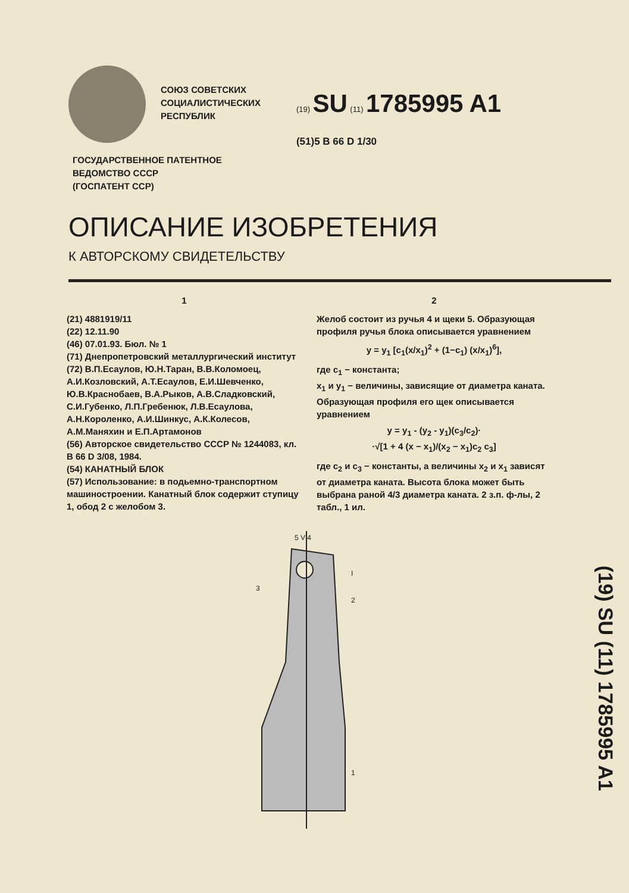СОЮЗ СОВЕТСКИХ
СОЦИАЛИСТИЧЕСКИХ
РЕСПУБЛИК
(19) SU (11) 1785995 A1
(51)5 B 66 D 1/30
ГОСУДАРСТВЕННОЕ ПАТЕНТНОЕ
ВЕДОМСТВО СССР
(ГОСПАТЕНТ ССР)
ОПИСАНИЕ ИЗОБРЕТЕНИЯ
К АВТОРСКОМУ СВИДЕТЕЛЬСТВУ
1
(21) 4881919/11
(22) 12.11.90
(46) 07.01.93. Бюл. № 1
(71) Днепропетровский металлургический институт
(72) В.П.Есаулов, Ю.Н.Таран, В.В.Коломоец, А.И.Козловский, А.Т.Есаулов, Е.И.Шевченко, Ю.В.Краснобаев, В.А.Рыков, А.В.Сладковский, С.И.Губенко, Л.П.Гребенюк, Л.В.Есаулова, А.Н.Короленко, А.И.Шинкус, А.К.Колесов, А.М.Маняхин и Е.П.Артамонов
(56) Авторское свидетельство СССР № 1244083, кл. B 66 D 3/08, 1984.
(54) КАНАТНЫЙ БЛОК
(57) Использование: в подьемно-транспортном машиностроении. Канатный блок содержит ступицу 1, обод 2 с желобом 3.
2
Желоб состоит из ручья 4 и щеки 5. Образующая профиля ручья блока описывается уравнением
y = y<sub>1</sub> [c<sub>1</sub>(x/x<sub>1</sub>)<sup>2</sup> + (1−c<sub>1</sub>) (x/x<sub>1</sub>)<sup>6</sup>],
где c<sub>1</sub> − константа;
x<sub>1</sub> и y<sub>1</sub> − величины, зависящие от диаметра каната. Образующая профиля его щек описывается уравнением
y = y<sub>1</sub> - (y<sub>2</sub> - y<sub>1</sub>)(c<sub>3</sub>/c<sub>2</sub>)·
·√[1 + 4 (x − x<sub>1</sub>)/(x<sub>2</sub> − x<sub>1</sub>)c<sub>2</sub> c<sub>3</sub>]
где c<sub>2</sub> и c<sub>3</sub> − константы, а величины x<sub>2</sub> и x<sub>1</sub> зависят от диаметра каната. Высота блока может быть выбрана раной 4/3 диаметра каната. 2 з.п. ф-лы, 2 табл., 1 ил.
5 V 4
I
2
3
1
(19) SU (11) 1785995 A1